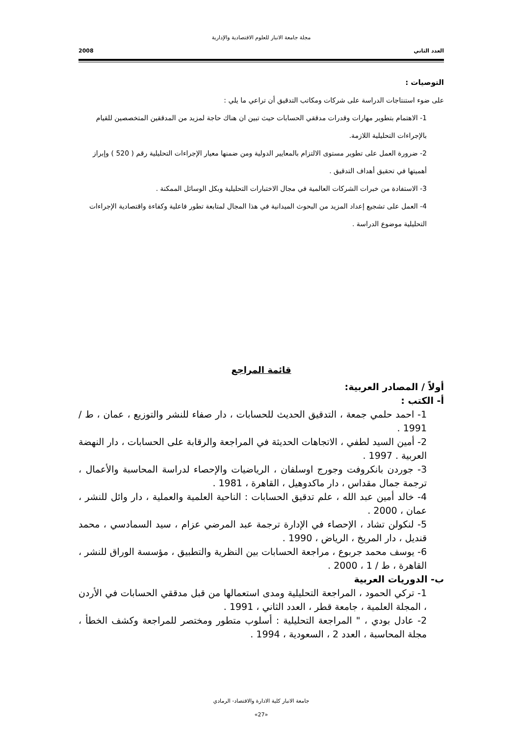مجلة جامعة الانبار للعلوم الاقتصادية والإدارية
العدد الثاني 2008
التوصيات :
على ضوء استنتاجات الدراسة على شركات ومكاتب التدقيق أن تراعي ما يلي :
1- الاهتمام بتطوير مهارات وقدرات مدققي الحسابات حيث تبين ان هناك حاجة لمزيد من المدققين المتخصصين للقيام بالإجراءات التحليلية اللازمة.
2- ضرورة العمل على تطوير مستوى الالتزام بالمعايير الدولية ومن ضمنها معيار الإجراءات التحليلية رقم ( 520 ) وإبراز أهميتها في تحقيق أهداف التدقيق .
3- الاستفادة من خبرات الشركات العالمية في مجال الاختبارات التحليلية وبكل الوسائل الممكنة .
4- العمل على تشجيع إعداد المزيد من البحوث الميدانية في هذا المجال لمتابعة تطور فاعلية وكفاءة واقتصادية الإجراءات التحليلية موضوع الدراسة .
قائمة المراجع
أولاً / المصادر العربية:
أ- الكتب :
1- احمد حلمي جمعة ، التدقيق الحديث للحسابات ، دار صفاء للنشر والتوزيع ، عمان ، ط / 1991 .
2- أمين السيد لطفي ، الاتجاهات الحديثة في المراجعة والرقابة على الحسابات ، دار النهضة العربية . 1997 .
3- جوردن بانكروفت وجورج اوسلفان ، الرياضيات والإحصاء لدراسة المحاسبة والأعمال ، ترجمة جمال مقداس ، دار ماكدوهيل ، القاهرة ، 1981 .
4- خالد أمين عبد الله ، علم تدقيق الحسابات : الناحية العلمية والعملية ، دار وائل للنشر ، عمان ، 2000 .
5- لنكولن تشاد ، الإحصاء في الإدارة ترجمة عبد المرضي عزام ، سيد السمادسي ، محمد قنديل ، دار المريخ ، الرياض ، 1990 .
6- يوسف محمد جربوع ، مراجعة الحسابات بين النظرية والتطبيق ، مؤسسة الوراق للنشر ، القاهرة ، ط / 1 ، 2000 .
ب- الدوريات العربية
1- تركي الحمود ، المراجعة التحليلية ومدى استعمالها من قبل مدققي الحسابات في الأردن ، المجلة العلمية ، جامعة قطر ، العدد الثاني ، 1991 .
2- عادل بودي ، " المراجعة التحليلية : أسلوب متطور ومختصر للمراجعة وكشف الخطأ ، مجلة المحاسبة ، العدد 2 ، السعودية ، 1994 .
جامعة الانبار كلية الادارة والاقتصاد- الرمادي
«27»